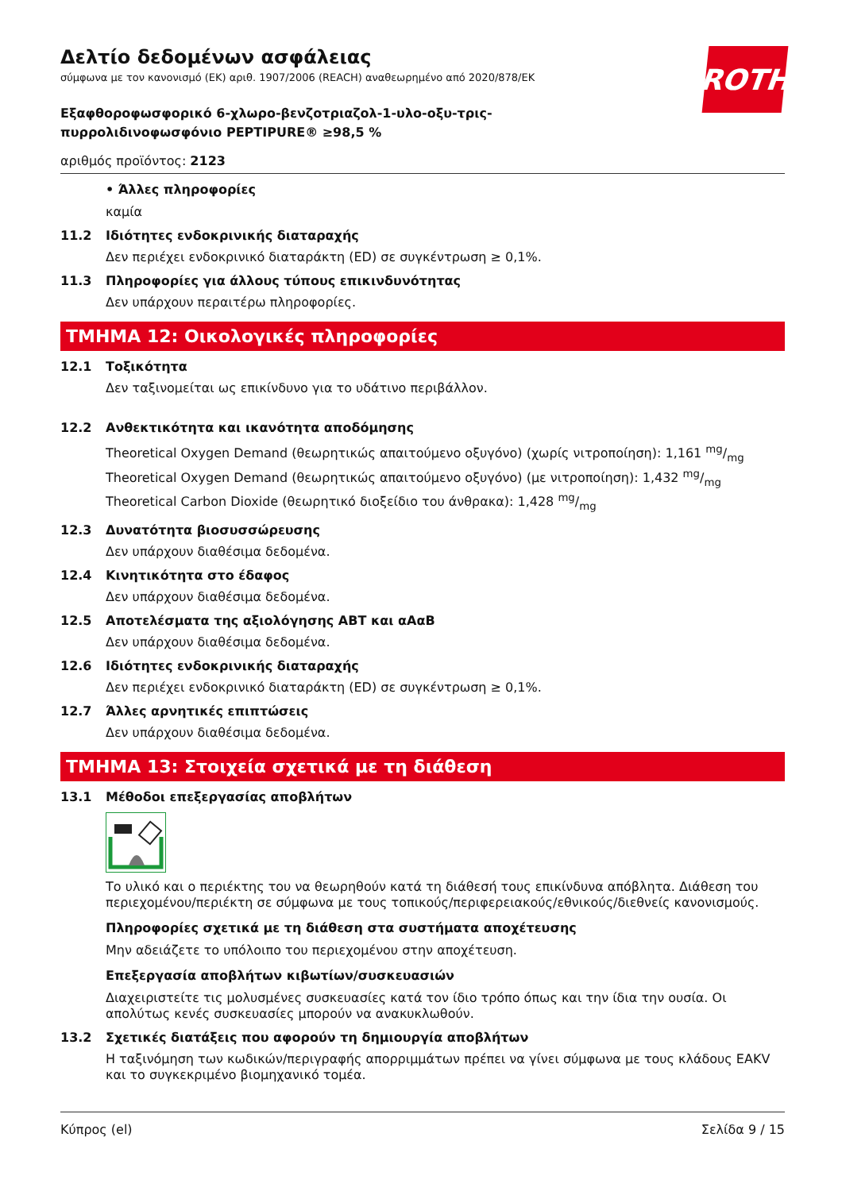ROTH
Δελτίο δεδομένων ασφάλειας
σύμφωνα με τον κανονισμό (ΕΚ) αριθ. 1907/2006 (REACH) αναθεωρημένο από 2020/878/ΕΚ
Εξαφθοροφωσφορικό 6-χλωρο-βενζοτριαζολ-1-υλο-οξυ-τρις-πυρρολιδινοφωσφόνιο PEPTIPURE® ≥98,5 %
αριθμός προϊόντος: 2123
• Άλλες πληροφορίες
καμία
11.2 Ιδιότητες ενδοκρινικής διαταραχής
Δεν περιέχει ενδοκρινικό διαταράκτη (ED) σε συγκέντρωση ≥ 0,1%.
11.3 Πληροφορίες για άλλους τύπους επικινδυνότητας
Δεν υπάρχουν περαιτέρω πληροφορίες.
ΤΜΗΜΑ 12: Οικολογικές πληροφορίες
12.1 Τοξικότητα
Δεν ταξινομείται ως επικίνδυνο για το υδάτινο περιβάλλον.
12.2 Ανθεκτικότητα και ικανότητα αποδόμησης
Theoretical Oxygen Demand (θεωρητικώς απαιτούμενο οξυγόνο) (χωρίς νιτροποίηση): 1,161 mg/mg
Theoretical Oxygen Demand (θεωρητικώς απαιτούμενο οξυγόνο) (με νιτροποίηση): 1,432 mg/mg
Theoretical Carbon Dioxide (θεωρητικό διοξείδιο του άνθρακα): 1,428 mg/mg
12.3 Δυνατότητα βιοσυσσώρευσης
Δεν υπάρχουν διαθέσιμα δεδομένα.
12.4 Κινητικότητα στο έδαφος
Δεν υπάρχουν διαθέσιμα δεδομένα.
12.5 Αποτελέσματα της αξιολόγησης ΑΒΤ και αΑαΒ
Δεν υπάρχουν διαθέσιμα δεδομένα.
12.6 Ιδιότητες ενδοκρινικής διαταραχής
Δεν περιέχει ενδοκρινικό διαταράκτη (ED) σε συγκέντρωση ≥ 0,1%.
12.7 Άλλες αρνητικές επιπτώσεις
Δεν υπάρχουν διαθέσιμα δεδομένα.
ΤΜΗΜΑ 13: Στοιχεία σχετικά με τη διάθεση
13.1 Μέθοδοι επεξεργασίας αποβλήτων
Το υλικό και ο περιέκτης του να θεωρηθούν κατά τη διάθεσή τους επικίνδυνα απόβλητα. Διάθεση του περιεχομένου/περιέκτη σε σύμφωνα με τους τοπικούς/περιφερειακούς/εθνικούς/διεθνείς κανο­νισμούς.
Πληροφορίες σχετικά με τη διάθεση στα συστήματα αποχέτευσης
Μην αδειάζετε το υπόλοιπο του περιεχομένου στην αποχέτευση.
Επεξεργασία αποβλήτων κιβωτίων/συσκευασιών
Διαχειριστείτε τις μολυσμένες συσκευασίες κατά τον ίδιο τρόπο όπως και την ίδια την ουσία. Οι απολύτως κενές συσκευασίες μπορούν να ανακυκλωθούν.
13.2 Σχετικές διατάξεις που αφορούν τη δημιουργία αποβλήτων
Η ταξινόμηση των κωδικών/περιγραφής απορριμμάτων πρέπει να γίνει σύμφωνα με τους κλάδους EAKV και το συγκεκριμένο βιομηχανικό τομέα.
Κύπρος (el) Σελίδα 9 / 15